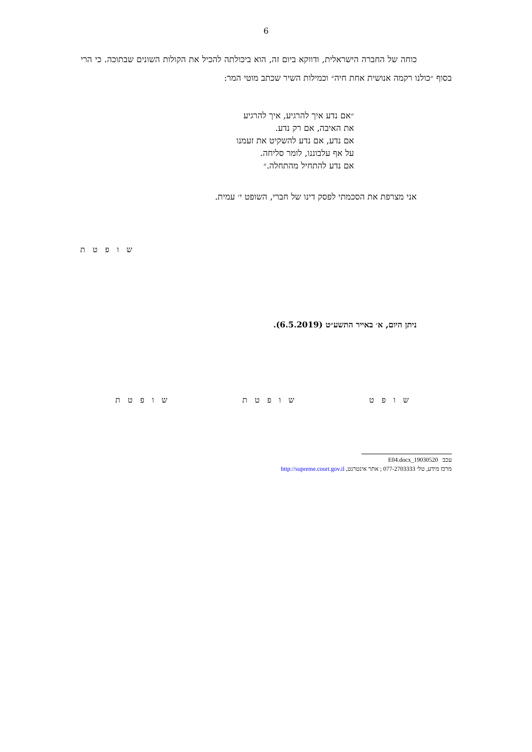6
כוחה של החברה הישראלית, ודווקא ביום זה, הוא ביכולתה להכיל את הקולות השונים שבתוכה. כי הרי בסוף ״כולנו רקמה אנושית אחת חיה״ וכמילות השיר שכתב מוטי המר:
״אם נדע איך להרגיע, איך להרגיע
את האיבה, אם רק נדע.
אם נדע, אם נדע להשקיט את זעמנו
על אף עלבוננו, לומר סליחה.
אם נדע להתחיל מהתחלה.״
אני מצרפת את הסכמתי לפסק דינו של חברי, השופט י׳ עמית.
ש ו פ ט ת
ניתן היום, א׳ באייר התשע״ט (6.5.2019).
ש ו פ ט ת ש ו פ ט ת ש ו פ ט
עכב 19030520_E04.docx
מרכז מידע, טל׳ 077-2703333 ; אתר אינטרנט, http://supreme.court.gov.il